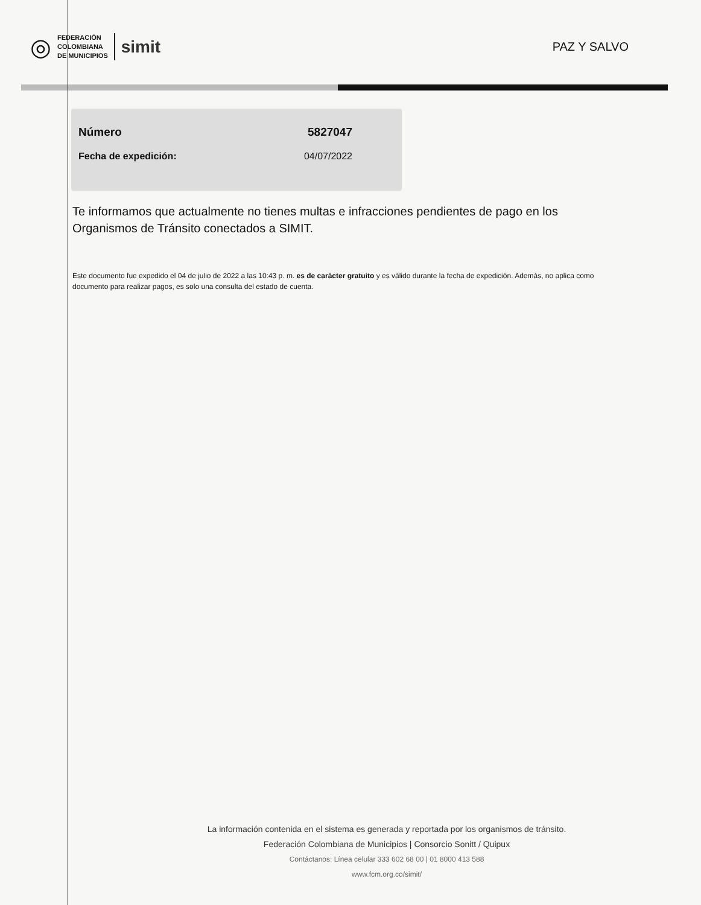◎
FEDERACIÓN
COLOMBIANA
DE MUNICIPIOS
simit
PAZ Y SALVO
Número 5827047
Fecha de expedición: 04/07/2022
Te informamos que actualmente no tienes multas e infracciones pendientes de pago en los Organismos de Tránsito conectados a SIMIT.
Este documento fue expedido el 04 de julio de 2022 a las 10:43 p. m. es de carácter gratuito y es válido durante la fecha de expedición. Además, no aplica como documento para realizar pagos, es solo una consulta del estado de cuenta.
La información contenida en el sistema es generada y reportada por los organismos de tránsito.
Federación Colombiana de Municipios | Consorcio Sonitt / Quipux
Contáctanos: Línea celular 333 602 68 00 | 01 8000 413 588
www.fcm.org.co/simit/